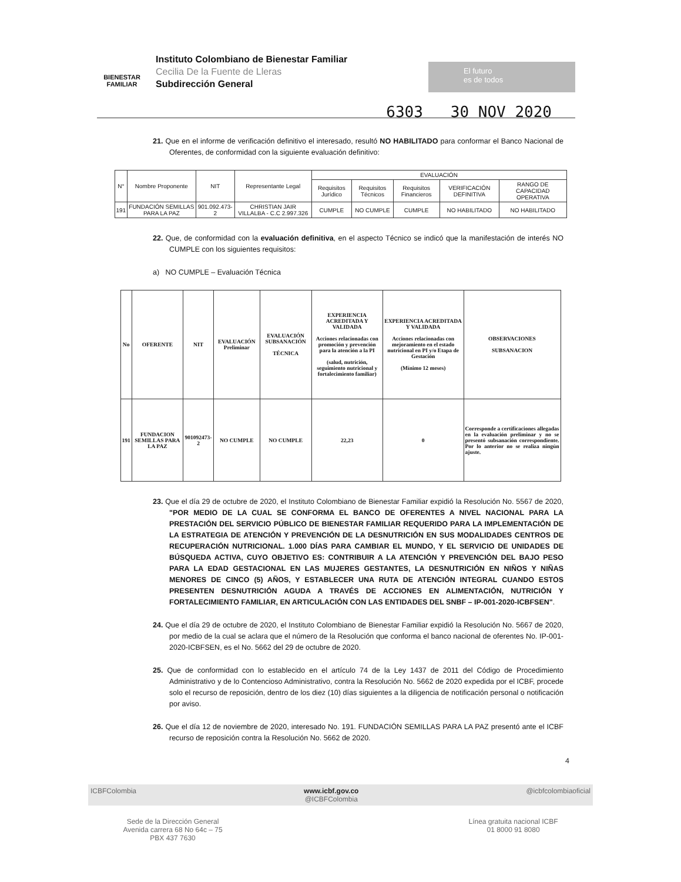BIENESTAR
FAMILIAR
Instituto Colombiano de Bienestar Familiar
Cecilia De la Fuente de Lleras
Subdirección General
El futuro
es de todos
6303 30 NOV 2020
21. Que en el informe de verificación definitivo el interesado, resultó NO HABILITADO para conformar el Banco Nacional de Oferentes, de conformidad con la siguiente evaluación definitivo:
| N° | Nombre Proponente | NIT | Representante Legal | EVALUACIÓN | | | | |
| --- | --- | --- | --- | --- | --- | --- | --- | --- |
| | | | | Requisitos Jurídico | Requisitos Técnicos | Requisitos Financieros | VERIFICACIÓN DEFINITIVA | RANGO DE CAPACIDAD OPERATIVA |
| 191 | FUNDACIÓN SEMILLAS PARA LA PAZ | 901.092.473-2 | CHRISTIAN JAIR VILLALBA - C.C 2.997.326 | CUMPLE | NO CUMPLE | CUMPLE | NO HABILITADO | NO HABILITADO |
22. Que, de conformidad con la evaluación definitiva, en el aspecto Técnico se indicó que la manifestación de interés NO CUMPLE con los siguientes requisitos:
a) NO CUMPLE – Evaluación Técnica
| No | OFERENTE | NIT | EVALUACIÓN Preliminar | EVALUACIÓN SUBSANACIÓN TÉCNICA | EXPERIENCIA ACREDITADA Y VALIDADA Acciones relacionadas con promoción y prevención para la atención a la PI (salud, nutrición, seguimiento nutricional y fortalecimiento familiar) | EXPERIENCIA ACREDITADA Y VALIDADA Acciones relacionadas con mejoramiento en el estado nutricional en PI y/o Etapa de Gestación (Mínimo 12 meses) | OBSERVACIONES SUBSANACION |
| --- | --- | --- | --- | --- | --- | --- | --- |
| 191 | FUNDACION SEMILLAS PARA LA PAZ | 901092473-2 | NO CUMPLE | NO CUMPLE | 22,23 | 0 | Corresponde a certificaciones allegadas en la evaluación preliminar y no se presentó subsanación correspondiente. Por lo anterior no se realiza ningún ajuste. |
23. Que el día 29 de octubre de 2020, el Instituto Colombiano de Bienestar Familiar expidió la Resolución No. 5567 de 2020, "POR MEDIO DE LA CUAL SE CONFORMA EL BANCO DE OFERENTES A NIVEL NACIONAL PARA LA PRESTACIÓN DEL SERVICIO PÚBLICO DE BIENESTAR FAMILIAR REQUERIDO PARA LA IMPLEMENTACIÓN DE LA ESTRATEGIA DE ATENCIÓN Y PREVENCIÓN DE LA DESNUTRICIÓN EN SUS MODALIDADES CENTROS DE RECUPERACIÓN NUTRICIONAL. 1.000 DÍAS PARA CAMBIAR EL MUNDO, Y EL SERVICIO DE UNIDADES DE BÚSQUEDA ACTIVA, CUYO OBJETIVO ES: CONTRIBUIR A LA ATENCIÓN Y PREVENCIÓN DEL BAJO PESO PARA LA EDAD GESTACIONAL EN LAS MUJERES GESTANTES, LA DESNUTRICIÓN EN NIÑOS Y NIÑAS MENORES DE CINCO (5) AÑOS, Y ESTABLECER UNA RUTA DE ATENCIÓN INTEGRAL CUANDO ESTOS PRESENTEN DESNUTRICIÓN AGUDA A TRAVÉS DE ACCIONES EN ALIMENTACIÓN, NUTRICIÓN Y FORTALECIMIENTO FAMILIAR, EN ARTICULACIÓN CON LAS ENTIDADES DEL SNBF – IP-001-2020-ICBFSEN".
24. Que el día 29 de octubre de 2020, el Instituto Colombiano de Bienestar Familiar expidió la Resolución No. 5667 de 2020, por medio de la cual se aclara que el número de la Resolución que conforma el banco nacional de oferentes No. IP-001-2020-ICBFSEN, es el No. 5662 del 29 de octubre de 2020.
25. Que de conformidad con lo establecido en el artículo 74 de la Ley 1437 de 2011 del Código de Procedimiento Administrativo y de lo Contencioso Administrativo, contra la Resolución No. 5662 de 2020 expedida por el ICBF, procede solo el recurso de reposición, dentro de los diez (10) días siguientes a la diligencia de notificación personal o notificación por aviso.
26. Que el día 12 de noviembre de 2020, interesado No. 191. FUNDACIÓN SEMILLAS PARA LA PAZ presentó ante el ICBF recurso de reposición contra la Resolución No. 5662 de 2020.
4
ICBFColombia www.icbf.gov.co
@ICBFColombia @icbfcolombiaoficial
Sede de la Dirección General
Avenida carrera 68 No 64c – 75
PBX 437 7630
Línea gratuita nacional ICBF
01 8000 91 8080